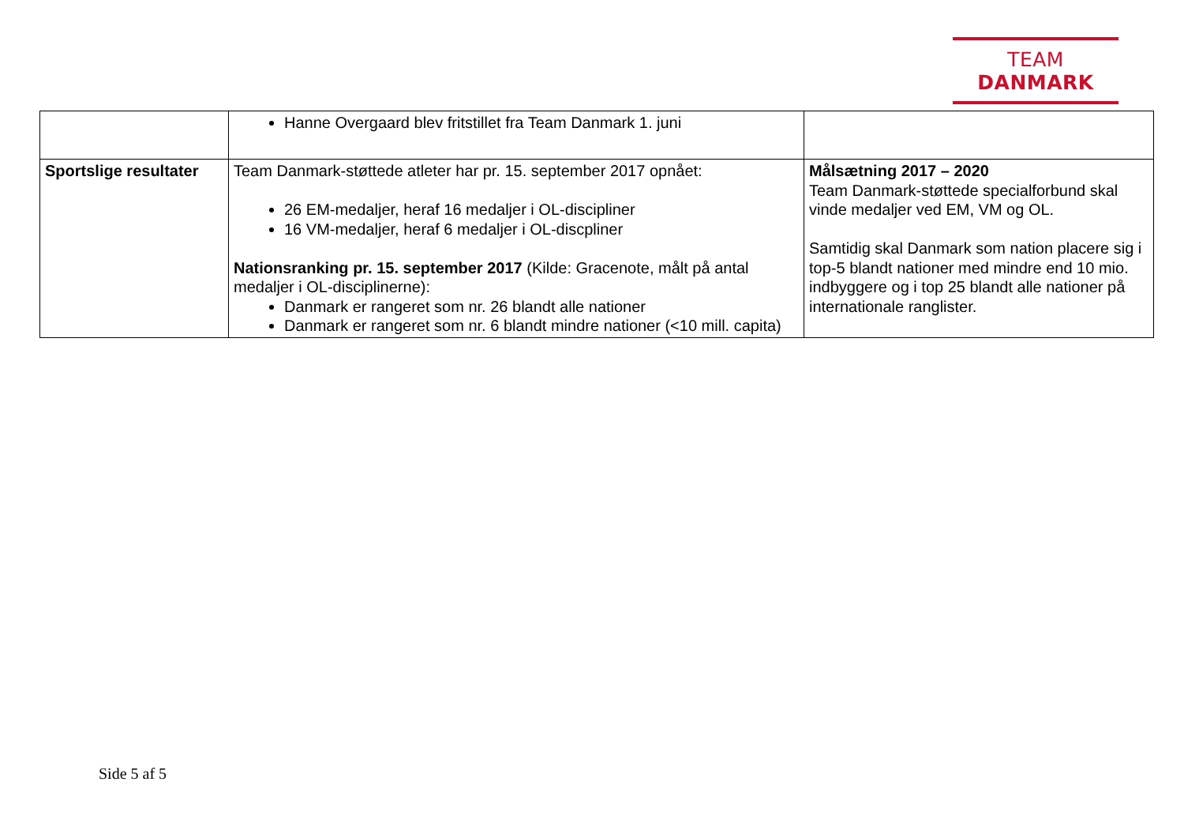TEAM DANMARK
| | Hanne Overgaard blev fritstillet fra Team Danmark 1. juni | |
| Sportslige resultater | Team Danmark-støttede atleter har pr. 15. september 2017 opnået: 26 EM-medaljer, heraf 16 medaljer i OL-discipliner 16 VM-medaljer, heraf 6 medaljer i OL-discpliner Nationsranking pr. 15. september 2017 (Kilde: Gracenote, målt på antal medaljer i OL-disciplinerne): Danmark er rangeret som nr. 26 blandt alle nationer Danmark er rangeret som nr. 6 blandt mindre nationer (<10 mill. capita) | Målsætning 2017 – 2020 Team Danmark-støttede specialforbund skal vinde medaljer ved EM, VM og OL. Samtidig skal Danmark som nation placere sig i top-5 blandt nationer med mindre end 10 mio. indbyggere og i top 25 blandt alle nationer på internationale ranglister. |
Side 5 af 5